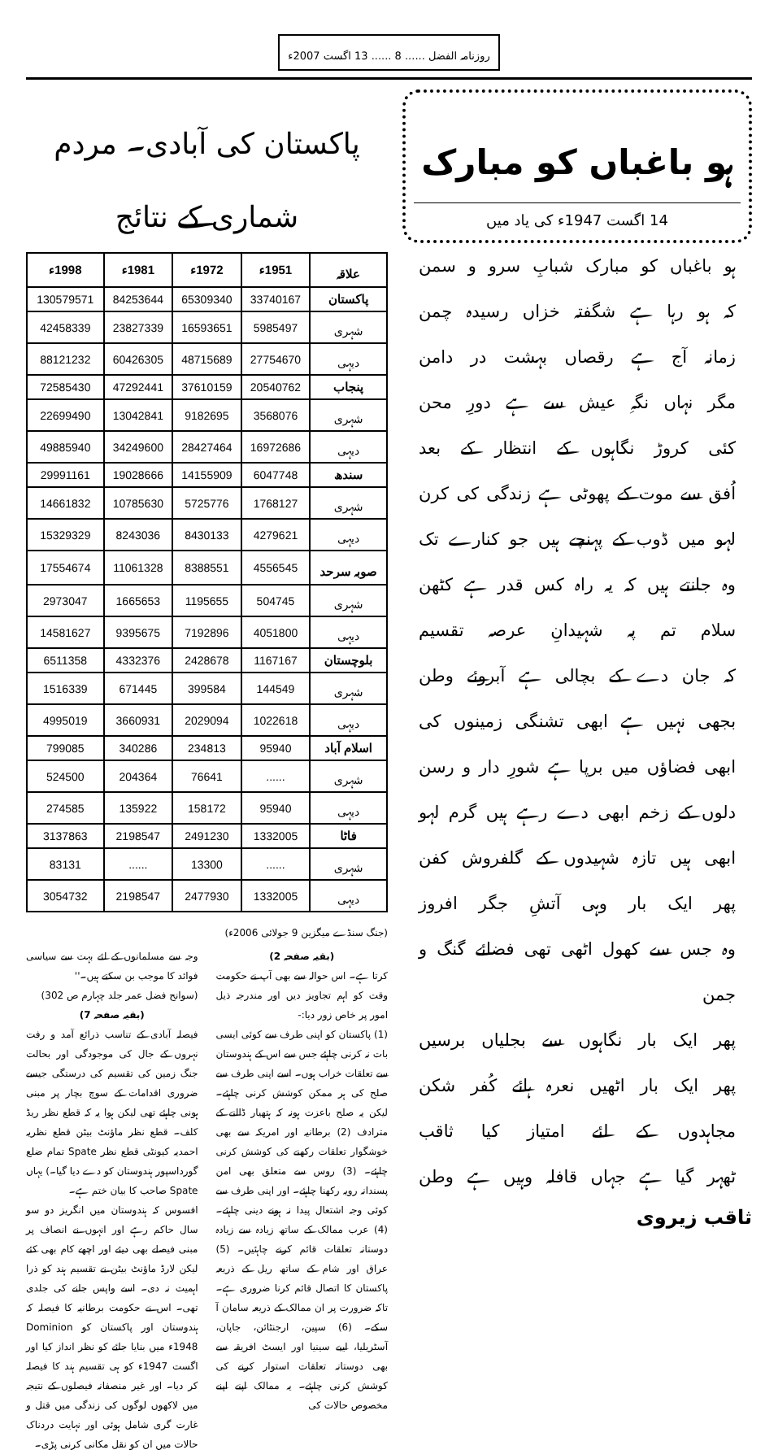روزنامہ الفضل ...... 8 ...... 13 اگست 2007ء
ہو باغباں کو مبارک
14 اگست 1947ء کی یاد میں
ہو باغباں کو مبارک شبابِ سرو و سمن
کہ ہو رہا ہے شگفتہ خزاں رسیدہ چمن
زمانہ آج ہے رقصاں بہشت در دامن
مگر نہاں نگہِ عیش سے ہے دورِ محن
کئی کروڑ نگاہوں کے انتظار کے بعد
اُفق سے موت کے پھوٹی ہے زندگی کی کرن
لہو میں ڈوب کے پہنچے ہیں جو کنارے تک
وہ جانتے ہیں کہ یہ راہ کس قدر ہے کٹھن
سلام تم پہ شہیدانِ عرصہ تقسیم
کہ جان دے کے بچالی ہے آبروئے وطن
بجھی نہیں ہے ابھی تشنگی زمینوں کی
ابھی فضاؤں میں برپا ہے شورِ دار و رسن
دلوں کے زخم ابھی دے رہے ہیں گرم لہو
ابھی ہیں تازہ شہیدوں کے گلفروش کفن
پھر ایک بار وہی آتشِ جگر افروز
وہ جس سے کھول اٹھی تھی فضائے گنگ و جمن
پھر ایک بار نگاہوں سے بجلیاں برسیں
پھر ایک بار اٹھیں نعرہ ہائے کُفر شکن
مجاہدوں کے لئے امتیاز کیا ثاقب
ٹھہر گیا ہے جہاں قافلہ وہیں ہے وطن
ثاقب زیروی
پاکستان کی آبادی۔ مردم شماری کے نتائج
| علاقہ | 1951ء | 1972ء | 1981ء | 1998ء |
| --- | --- | --- | --- | --- |
| پاکستان | 33740167 | 65309340 | 84253644 | 130579571 |
| شہری | 5985497 | 16593651 | 23827339 | 42458339 |
| دیہی | 27754670 | 48715689 | 60426305 | 88121232 |
| پنجاب | 20540762 | 37610159 | 47292441 | 72585430 |
| شہری | 3568076 | 9182695 | 13042841 | 22699490 |
| دیہی | 16972686 | 28427464 | 34249600 | 49885940 |
| سندھ | 6047748 | 14155909 | 19028666 | 29991161 |
| شہری | 1768127 | 5725776 | 10785630 | 14661832 |
| دیہی | 4279621 | 8430133 | 8243036 | 15329329 |
| صوبہ سرحد | 4556545 | 8388551 | 11061328 | 17554674 |
| شہری | 504745 | 1195655 | 1665653 | 2973047 |
| دیہی | 4051800 | 7192896 | 9395675 | 14581627 |
| بلوچستان | 1167167 | 2428678 | 4332376 | 6511358 |
| شہری | 144549 | 399584 | 671445 | 1516339 |
| دیہی | 1022618 | 2029094 | 3660931 | 4995019 |
| اسلام آباد | 95940 | 234813 | 340286 | 799085 |
| شہری | ...... | 76641 | 204364 | 524500 |
| دیہی | 95940 | 158172 | 135922 | 274585 |
| فاٹا | 1332005 | 2491230 | 2198547 | 3137863 |
| شہری | ...... | 13300 | ...... | 83131 |
| دیہی | 1332005 | 2477930 | 2198547 | 3054732 |
(جنگ سنڈے میگزین 9 جولائی 2006ء)
(بقیہ صفحہ 2)
کرتا ہے۔ اس حوالہ سے بھی آپ نے حکومت وقت کو اہم تجاویز دیں اور مندرجہ ذیل امور پر خاص زور دیا:-
(1) پاکستان کو اپنی طرف سے کوئی ایسی بات نہ کرنی چاہئے جس سے اس کے ہندوستان سے تعلقات خراب ہوں۔ اسے اپنی طرف سے صلح کی ہر ممکن کوشش کرنی چاہئے۔ لیکن یہ صلح باعزت ہونہ کہ ہتھیار ڈالنے کے مترادف (2) برطانیہ اور امریکہ سے بھی خوشگوار تعلقات رکھنے کی کوشش کرنی چاہئے۔ (3) روس سے متعلق بھی امن پسندانہ رویہ رکھنا چاہئے۔ اور اپنی طرف سے کوئی وجہ اشتعال پیدا نہ ہونے دینی چاہئے۔ (4) عرب ممالک کے ساتھ زیادہ سے زیادہ دوستانہ تعلقات قائم کرنے چاہئیں۔ (5) عراق اور شام کے ساتھ ریل کے ذریعہ پاکستان کا اتصال قائم کرنا ضروری ہے۔ تاکہ ضرورت پر ان ممالک کے ذریعہ سامان آ سکے۔ (6) سپین، ارجنٹائن، جاپان، آسٹریلیا، ایبے سینیا اور ایسٹ افریقہ سے بھی دوستانہ تعلقات استوار کرنے کی کوشش کرنی چاہئے۔ یہ ممالک اپنے اپنے مخصوص حالات کی
وجہ سے مسلمانوں کے لئے بہت سے سیاسی فوائد کا موجب بن سکتے ہیں۔''
(سوانح فضل عمر جلد چہارم ص 302)
(بقیہ صفحہ 7)
فیصلہ آبادی کے تناسب ذرائع آمد و رفت نہروں کے جال کی موجودگی اور بحالت جنگ زمین کی تقسیم کی درستگی جیسے ضروری اقدامات کے سوچ بچار پر مبنی ہونی چاہئے تھی لیکن ہوا یہ کہ قطع نظر ریڈ کلف۔ قطع نظر ماؤنٹ بیٹن قطع نظریہ احمدیہ کیونٹی قطع نظر Spate تمام ضلع گورداسپور ہندوستان کو دے دیا گیا۔) یہاں Spate صاحب کا بیان ختم ہے۔
افسوس کہ ہندوستان میں انگریز دو سو سال حاکم رہے اور انہوں نے انصاف پر مبنی فیصلے بھی دیئے اور اچھے کام بھی کئے لیکن لارڈ ماؤنٹ بیٹن نے تقسیم ہند کو ذرا اہمیت نہ دی۔ اسے واپس جانے کی جلدی تھی۔ اس نے حکومت برطانیہ کا فیصلہ کہ ہندوستان اور پاکستان کو Dominion 1948ء میں بنایا جائے کو نظر انداز کیا اور اگست 1947ء کو ہی تقسیم ہند کا فیصلہ کر دیا۔ اور غیر منصفانہ فیصلوں کے نتیجہ میں لاکھوں لوگوں کی زندگی میں قتل و غارت گری شامل ہوئی اور نہایت دردناک حالات میں ان کو نقل مکانی کرنی پڑی۔